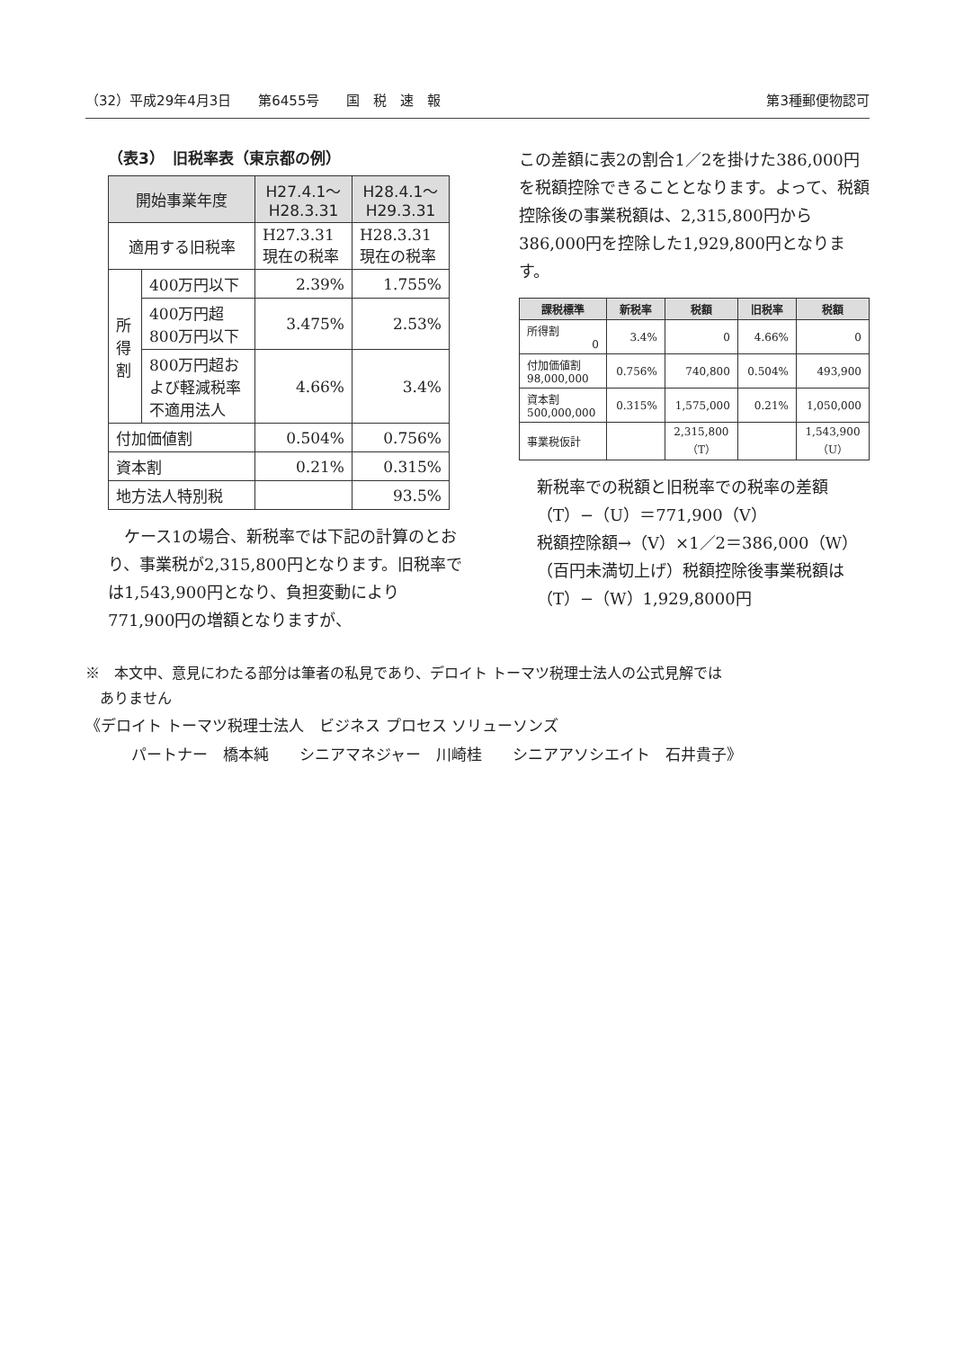（32）平成29年4月3日　　第6455号　　国　税　速　報 第3種郵便物認可
（表3）　旧税率表（東京都の例）
| 開始事業年度 | | H27.4.1〜 H28.3.31 | H28.4.1〜 H29.3.31 |
| --- | --- | --- | --- |
| 適用する旧税率 | | H27.3.31 現在の税率 | H28.3.31 現在の税率 |
| 所得割 | 400万円以下 | 2.39% | 1.755% |
| | 400万円超 800万円以下 | 3.475% | 2.53% |
| | 800万円超お よび軽減税率 不適用法人 | 4.66% | 3.4% |
| 付加価値割 | | 0.504% | 0.756% |
| 資本割 | | 0.21% | 0.315% |
| 地方法人特別税 | | | 93.5% |
　ケース1の場合、新税率では下記の計算のとおり、事業税が2,315,800円となります。旧税率では1,543,900円となり、負担変動により771,900円の増額となりますが、
この差額に表2の割合1／2を掛けた386,000円を税額控除できることとなります。よって、税額控除後の事業税額は、2,315,800円から386,000円を控除した1,929,800円となります。
| 課税標準 | 新税率 | 税額 | 旧税率 | 税額 |
| --- | --- | --- | --- | --- |
| 所得割 0 | 3.4% | 0 | 4.66% | 0 |
| 付加価値割 98,000,000 | 0.756% | 740,800 | 0.504% | 493,900 |
| 資本割 500,000,000 | 0.315% | 1,575,000 | 0.21% | 1,050,000 |
| 事業税仮計 | | 2,315,800 （T） | | 1,543,900 （U） |
新税率での税額と旧税率での税率の差額（T）−（U）＝771,900（V）
税額控除額→（V）×1／2＝386,000（W）（百円未満切上げ）税額控除後事業税額は（T）−（W）1,929,8000円
※　本文中、意見にわたる部分は筆者の私見であり、デロイト トーマツ税理士法人の公式見解では
　ありません
《デロイト トーマツ税理士法人　ビジネス プロセス ソリューソンズ
　　　パートナー　橋本純　　シニアマネジャー　川崎桂　　シニアアソシエイト　石井貴子》